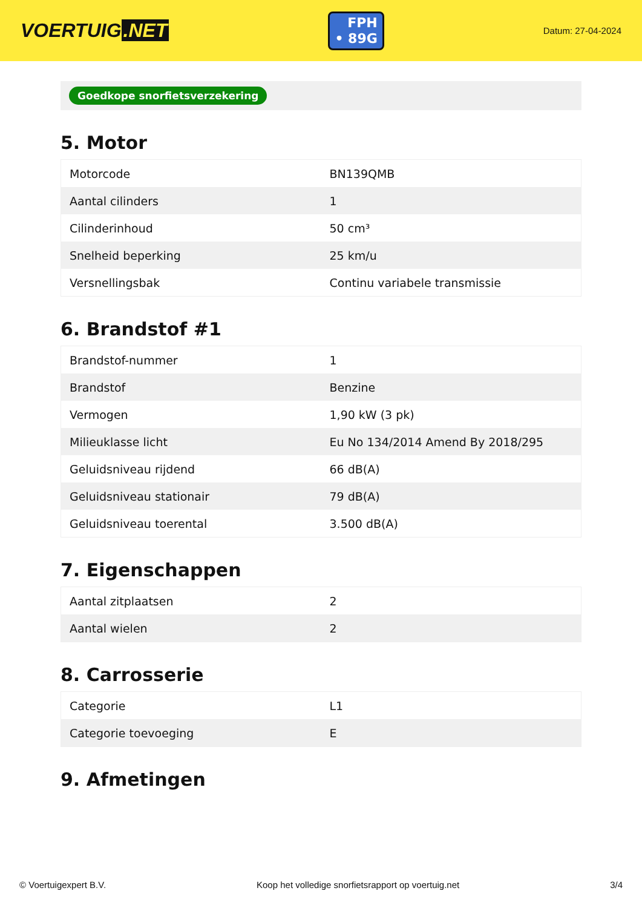VOERTUIG.NET
FPH
• 89G
Datum: 27-04-2024
Goedkope snorfietsverzekering
5. Motor
| Motorcode | BN139QMB |
| Aantal cilinders | 1 |
| Cilinderinhoud | 50 cm³ |
| Snelheid beperking | 25 km/u |
| Versnellingsbak | Continu variabele transmissie |
6. Brandstof #1
| Brandstof-nummer | 1 |
| Brandstof | Benzine |
| Vermogen | 1,90 kW (3 pk) |
| Milieuklasse licht | Eu No 134/2014 Amend By 2018/295 |
| Geluidsniveau rijdend | 66 dB(A) |
| Geluidsniveau stationair | 79 dB(A) |
| Geluidsniveau toerental | 3.500 dB(A) |
7. Eigenschappen
| Aantal zitplaatsen | 2 |
| Aantal wielen | 2 |
8. Carrosserie
| Categorie | L1 |
| Categorie toevoeging | E |
9. Afmetingen
© Voertuigexpert B.V. Koop het volledige snorfietsrapport op voertuig.net 3/4